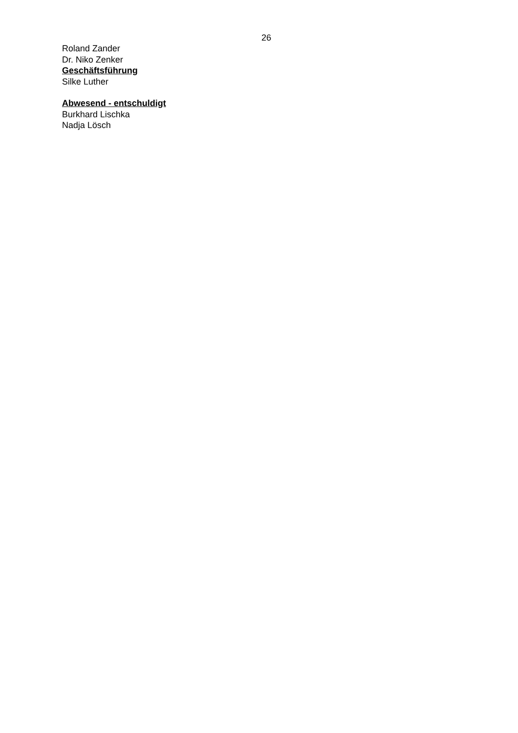26
Roland Zander
Dr. Niko Zenker
Geschäftsführung
Silke Luther
Abwesend - entschuldigt
Burkhard Lischka
Nadja Lösch